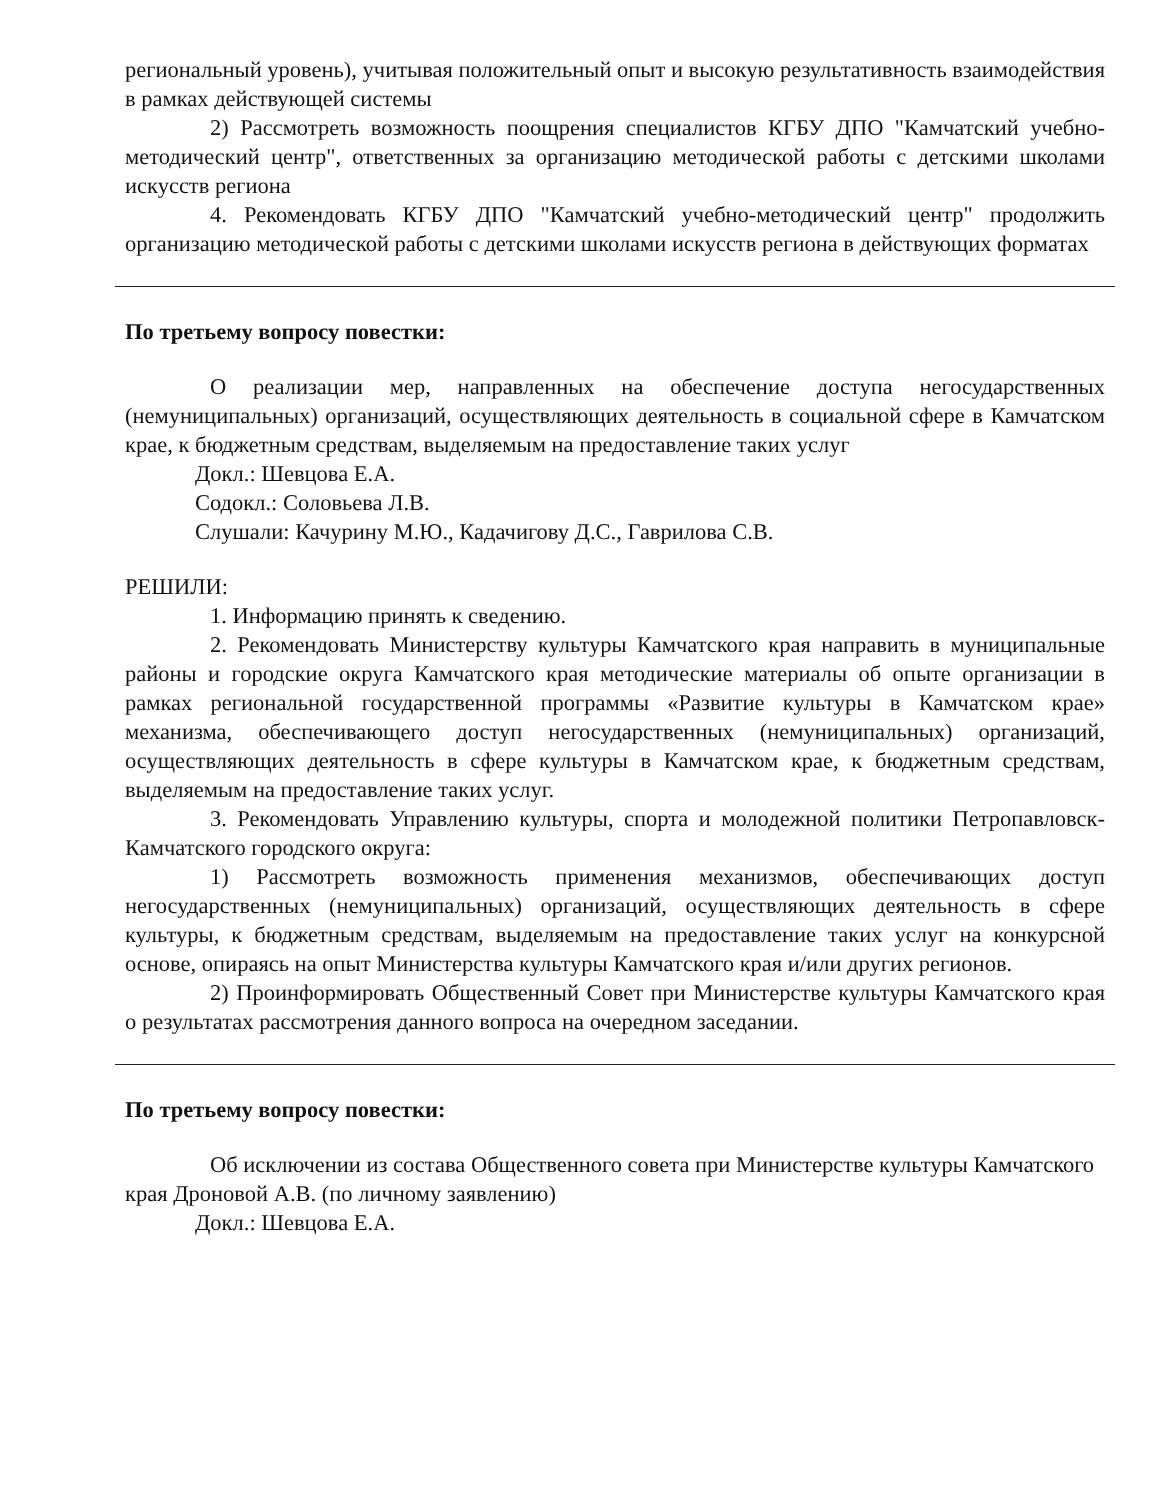региональный уровень), учитывая положительный опыт и высокую результативность взаимодействия в рамках действующей системы
2) Рассмотреть возможность поощрения специалистов КГБУ ДПО "Камчатский учебно-методический центр", ответственных за организацию методической работы с детскими школами искусств региона
4. Рекомендовать КГБУ ДПО "Камчатский учебно-методический центр" продолжить организацию методической работы с детскими школами искусств региона в действующих форматах
По третьему вопросу повестки:
О реализации мер, направленных на обеспечение доступа негосударственных (немуниципальных) организаций, осуществляющих деятельность в социальной сфере в Камчатском крае, к бюджетным средствам, выделяемым на предоставление таких услуг
Докл.: Шевцова Е.А.
Содокл.: Соловьева Л.В.
Слушали: Качурину М.Ю., Кадачигову Д.С., Гаврилова С.В.
РЕШИЛИ:
1. Информацию принять к сведению.
2. Рекомендовать Министерству культуры Камчатского края направить в муниципальные районы и городские округа Камчатского края методические материалы об опыте организации в рамках региональной государственной программы «Развитие культуры в Камчатском крае» механизма, обеспечивающего доступ негосударственных (немуниципальных) организаций, осуществляющих деятельность в сфере культуры в Камчатском крае, к бюджетным средствам, выделяемым на предоставление таких услуг.
3. Рекомендовать Управлению культуры, спорта и молодежной политики Петропавловск-Камчатского городского округа:
1) Рассмотреть возможность применения механизмов, обеспечивающих доступ негосударственных (немуниципальных) организаций, осуществляющих деятельность в сфере культуры, к бюджетным средствам, выделяемым на предоставление таких услуг на конкурсной основе, опираясь на опыт Министерства культуры Камчатского края и/или других регионов.
2) Проинформировать Общественный Совет при Министерстве культуры Камчатского края о результатах рассмотрения данного вопроса на очередном заседании.
По третьему вопросу повестки:
Об исключении из состава Общественного совета при Министерстве культуры Камчатского края Дроновой А.В. (по личному заявлению)
Докл.: Шевцова Е.А.